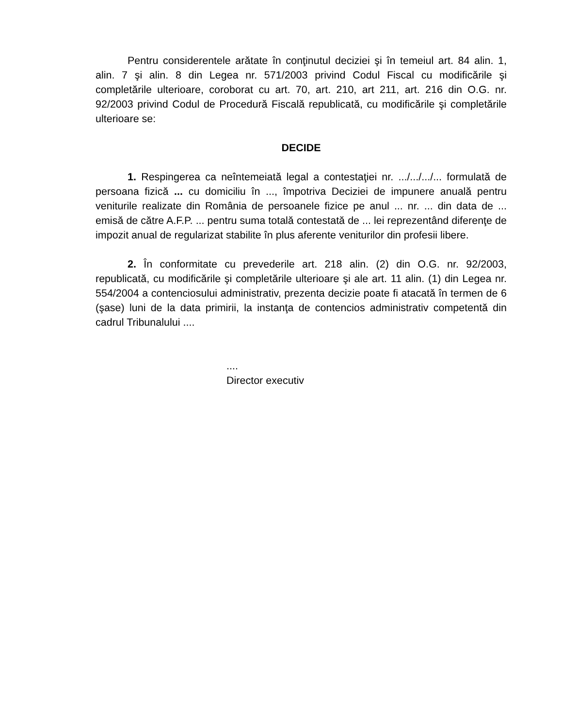Pentru considerentele arătate în conţinutul deciziei şi în temeiul art. 84 alin. 1, alin. 7 şi alin. 8 din Legea nr. 571/2003 privind Codul Fiscal cu modificările şi completările ulterioare, coroborat cu art. 70, art. 210, art 211, art. 216 din O.G. nr. 92/2003 privind Codul de Procedură Fiscală republicată, cu modificările şi completările ulterioare se:
DECIDE
1. Respingerea ca neîntemeiată legal a contestaţiei nr. .../.../.../... formulată de persoana fizică ... cu domiciliu în ..., împotriva Deciziei de impunere anuală pentru veniturile realizate din România de persoanele fizice pe anul ... nr. ... din data de ... emisă de către A.F.P. ... pentru suma totală contestată de ... lei reprezentând diferenţe de impozit anual de regularizat stabilite în plus aferente veniturilor din profesii libere.
2. În conformitate cu prevederile art. 218 alin. (2) din O.G. nr. 92/2003, republicată, cu modificările şi completările ulterioare şi ale art. 11 alin. (1) din Legea nr. 554/2004 a contenciosului administrativ, prezenta decizie poate fi atacată în termen de 6 (şase) luni de la data primirii, la instanţa de contencios administrativ competentă din cadrul Tribunalului ....
....
Director executiv